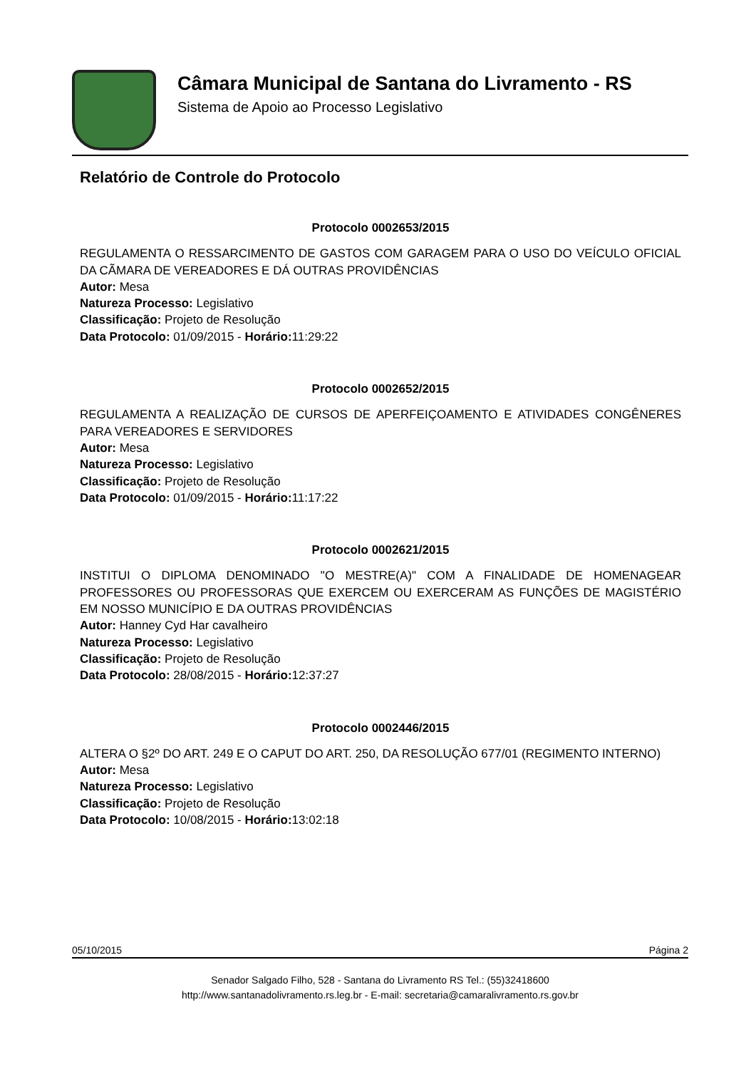Câmara Municipal de Santana do Livramento - RS
Sistema de Apoio ao Processo Legislativo
Relatório de Controle do Protocolo
Protocolo 0002653/2015
REGULAMENTA O RESSARCIMENTO DE GASTOS COM GARAGEM PARA O USO DO VEÍCULO OFICIAL DA CÃMARA DE VEREADORES E DÁ OUTRAS PROVIDÊNCIAS
Autor: Mesa
Natureza Processo: Legislativo
Classificação: Projeto de Resolução
Data Protocolo: 01/09/2015 - Horário: 11:29:22
Protocolo 0002652/2015
REGULAMENTA A REALIZAÇÃO DE CURSOS DE APERFEIÇOAMENTO E ATIVIDADES CONGÊNERES PARA VEREADORES E SERVIDORES
Autor: Mesa
Natureza Processo: Legislativo
Classificação: Projeto de Resolução
Data Protocolo: 01/09/2015 - Horário: 11:17:22
Protocolo 0002621/2015
INSTITUI O DIPLOMA DENOMINADO "O MESTRE(A)" COM A FINALIDADE DE HOMENAGEAR PROFESSORES OU PROFESSORAS QUE EXERCEM OU EXERCERAM AS FUNÇÕES DE MAGISTÉRIO EM NOSSO MUNICÍPIO E DA OUTRAS PROVIDÊNCIAS
Autor: Hanney Cyd Har cavalheiro
Natureza Processo: Legislativo
Classificação: Projeto de Resolução
Data Protocolo: 28/08/2015 - Horário: 12:37:27
Protocolo 0002446/2015
ALTERA O §2º DO ART. 249 E O CAPUT DO ART. 250, DA RESOLUÇÃO 677/01 (REGIMENTO INTERNO)
Autor: Mesa
Natureza Processo: Legislativo
Classificação: Projeto de Resolução
Data Protocolo: 10/08/2015 - Horário: 13:02:18
05/10/2015 Página 2
Senador Salgado Filho, 528 - Santana do Livramento RS Tel.: (55)32418600
http://www.santanadolivramento.rs.leg.br - E-mail: secretaria@camaralivramento.rs.gov.br